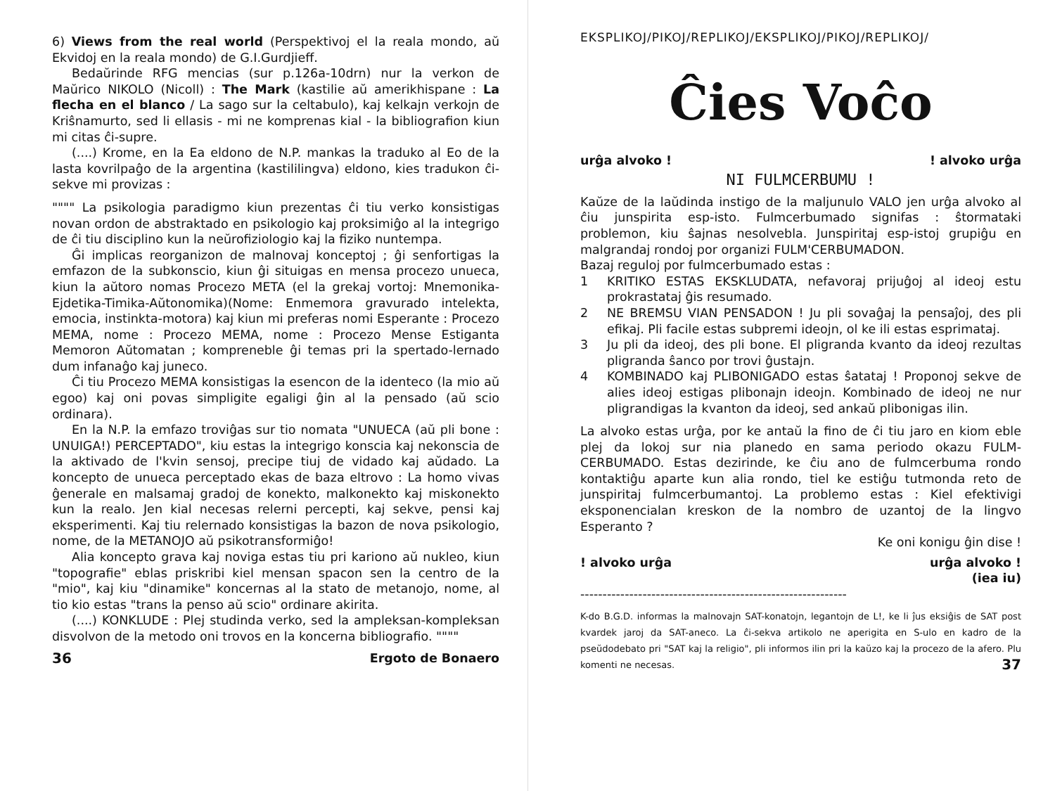6) Views from the real world (Perspektivoj el la reala mondo, aŭ Ekvidoj en la reala mondo) de G.I.Gurdjieff.
Bedaŭrinde RFG mencias (sur p.126a-10drn) nur la verkon de Maŭrico NIKOLO (Nicoll) : The Mark (kastilie aŭ amerikhispane : La flecha en el blanco / La sago sur la celtabulo), kaj kelkajn verkojn de Kriŝnamurto, sed li ellasis - mi ne komprenas kial - la bibliografion kiun mi citas ĉi-supre.
(....) Krome, en la Ea eldono de N.P. mankas la traduko al Eo de la lasta kovrilpaĝo de la argentina (kastililingva) eldono, kies tradukon ĉi-sekve mi provizas :
"""" La psikologia paradigmo kiun prezentas ĉi tiu verko konsistigas novan ordon de abstraktado en psikologio kaj proksimiĝo al la integrigo de ĉi tiu disciplino kun la neŭrofiziologio kaj la fiziko nuntempa.
Ĝi implicas reorganizon de malnovaj konceptoj ; ĝi senfortigas la emfazon de la subkonscio, kiun ĝi situigas en mensa procezo unueca, kiun la aŭtoro nomas Procezo META (el la grekaj vortoj: Mnemonika-Ejdetika-Timika-Aŭtonomika)(Nome: Enmemora gravurado intelekta, emocia, instinkta-motora) kaj kiun mi preferas nomi Esperante : Procezo MEMA, nome : Procezo MEMA, nome : Procezo Mense Estiganta Memoron Aŭtomatan ; kompreneble ĝi temas pri la spertado-lernado dum infanaĝo kaj juneco.
Ĉi tiu Procezo MEMA konsistigas la esencon de la identeco (la mio aŭ egoo) kaj oni povas simpligite egaligi ĝin al la pensado (aŭ scio ordinara).
En la N.P. la emfazo troviĝas sur tio nomata "UNUECA (aŭ pli bone : UNUIGA!) PERCEPTADO", kiu estas la integrigo konscia kaj nekonscia de la aktivado de l'kvin sensoj, precipe tiuj de vidado kaj aŭdado. La koncepto de unueca perceptado ekas de baza eltrovo : La homo vivas ĝenerale en malsamaj gradoj de konekto, malkonekto kaj miskonekto kun la realo. Jen kial necesas relerni percepti, kaj sekve, pensi kaj eksperimenti. Kaj tiu relernado konsistigas la bazon de nova psikologio, nome, de la METANOJO aŭ psikotransformiĝo!
Alia koncepto grava kaj noviga estas tiu pri kariono aŭ nukleo, kiun "topografie" eblas priskribi kiel mensan spacon sen la centro de la "mio", kaj kiu "dinamike" koncernas al la stato de metanojo, nome, al tio kio estas "trans la penso aŭ scio" ordinare akirita.
(....) KONKLUDE : Plej studinda verko, sed la ampleksan-kompleksan disvolvon de la metodo oni trovos en la koncerna bibliografio. """"
36 Ergoto de Bonaero
EKSPLIKOJ/PIKOJ/REPLIKOJ/EKSPLIKOJ/PIKOJ/REPLIKOJ/
Ĉies Voĉo
urĝa alvoko !! alvoko urĝa
NI FULMCERBUMU !
Kaŭze de la laŭdinda instigo de la maljunulo VALO jen urĝa alvoko al ĉiu junspirita esp-isto. Fulmcerbumado signifas : ŝtormataki problemon, kiu ŝajnas nesolvebla. Junspiritaj esp-istoj grupiĝu en malgrandaj rondoj por organizi FULM'CERBUMADON.
Bazaj reguloj por fulmcerbumado estas :
1 KRITIKO ESTAS EKSKLUDATA, nefavoraj prijuĝoj al ideoj estu prokrastataj ĝis resumado.
2 NE BREMSU VIAN PENSADON ! Ju pli sovaĝaj la pensaĵoj, des pli efikaj. Pli facile estas subpremi ideojn, ol ke ili estas esprimataj.
3 Ju pli da ideoj, des pli bone. El pligranda kvanto da ideoj rezultas pligranda ŝanco por trovi ĝustajn.
4 KOMBINADO kaj PLIBONIGADO estas ŝatataj ! Proponoj sekve de alies ideoj estigas plibonajn ideojn. Kombinado de ideoj ne nur pligrandigas la kvanton da ideoj, sed ankaŭ plibonigas ilin.
La alvoko estas urĝa, por ke antaŭ la fino de ĉi tiu jaro en kiom eble plej da lokoj sur nia planedo en sama periodo okazu FULM-CERBUMADO. Estas dezirinde, ke ĉiu ano de fulmcerbuma rondo kontaktiĝu aparte kun alia rondo, tiel ke estiĝu tutmonda reto de junspiritaj fulmcerbumantoj. La problemo estas : Kiel efektivigi eksponencialan kreskon de la nombro de uzantoj de la lingvo Esperanto ?
Ke oni konigu ĝin dise !
! alvoko urĝa urĝa alvoko !
(iea iu)
------------------------------------------------------------
K-do B.G.D. informas la malnovajn SAT-konatojn, legantojn de L!, ke li ĵus eksiĝis de SAT post kvardek jaroj da SAT-aneco. La ĉi-sekva artikolo ne aperigita en S-ulo en kadro de la pseŭdodebato pri "SAT kaj la religio", pli informos ilin pri la kaŭzo kaj la procezo de la afero. Plu komenti ne necesas. 37